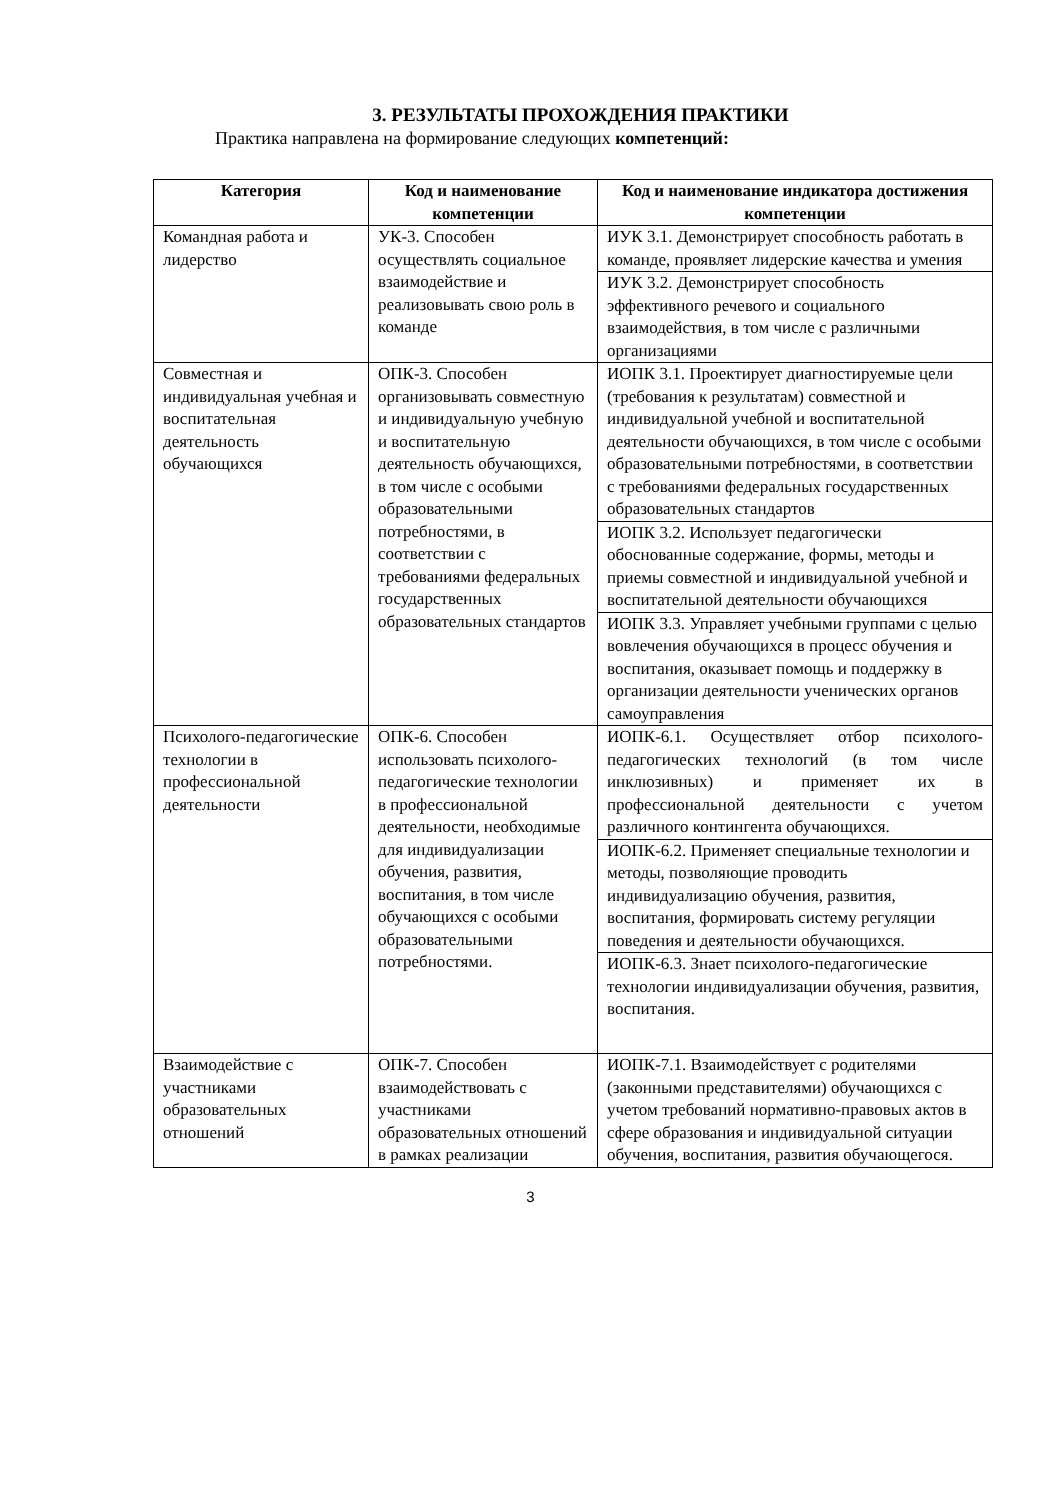3. РЕЗУЛЬТАТЫ ПРОХОЖДЕНИЯ ПРАКТИКИ
Практика направлена на формирование следующих компетенций:
| Категория | Код и наименование компетенции | Код и наименование индикатора достижения компетенции |
| --- | --- | --- |
| Командная работа и лидерство | УК-3. Способен осуществлять социальное взаимодействие и реализовывать свою роль в команде | ИУК 3.1. Демонстрирует способность работать в команде, проявляет лидерские качества и умения |
| | | ИУК 3.2. Демонстрирует способность эффективного речевого и социального взаимодействия, в том числе с различными организациями |
| Совместная и индивидуальная учебная и воспитательная деятельность обучающихся | ОПК-3. Способен организовывать совместную и индивидуальную учебную и воспитательную деятельность обучающихся, в том числе с особыми образовательными потребностями, в соответствии с требованиями федеральных государственных образовательных стандартов | ИОПК 3.1. Проектирует диагностируемые цели (требования к результатам) совместной и индивидуальной учебной и воспитательной деятельности обучающихся, в том числе с особыми образовательными потребностями, в соответствии с требованиями федеральных государственных образовательных стандартов |
| | | ИОПК 3.2. Использует педагогически обоснованные содержание, формы, методы и приемы совместной и индивидуальной учебной и воспитательной деятельности обучающихся |
| | | ИОПК 3.3. Управляет учебными группами с целью вовлечения обучающихся в процесс обучения и воспитания, оказывает помощь и поддержку в организации деятельности ученических органов самоуправления |
| Психолого-педагогические технологии в профессиональной деятельности | ОПК-6. Способен использовать психолого-педагогические технологии в профессиональной деятельности, необходимые для индивидуализации обучения, развития, воспитания, в том числе обучающихся с особыми образовательными потребностями. | ИОПК-6.1. Осуществляет отбор психолого-педагогических технологий (в том числе инклюзивных) и применяет их в профессиональной деятельности с учетом различного контингента обучающихся. |
| | | ИОПК-6.2. Применяет специальные технологии и методы, позволяющие проводить индивидуализацию обучения, развития, воспитания, формировать систему регуляции поведения и деятельности обучающихся. |
| | | ИОПК-6.3. Знает психолого-педагогические технологии индивидуализации обучения, развития, воспитания. |
| Взаимодействие с участниками образовательных отношений | ОПК-7. Способен взаимодействовать с участниками образовательных отношений в рамках реализации | ИОПК-7.1. Взаимодействует с родителями (законными представителями) обучающихся с учетом требований нормативно-правовых актов в сфере образования и индивидуальной ситуации обучения, воспитания, развития обучающегося. |
3